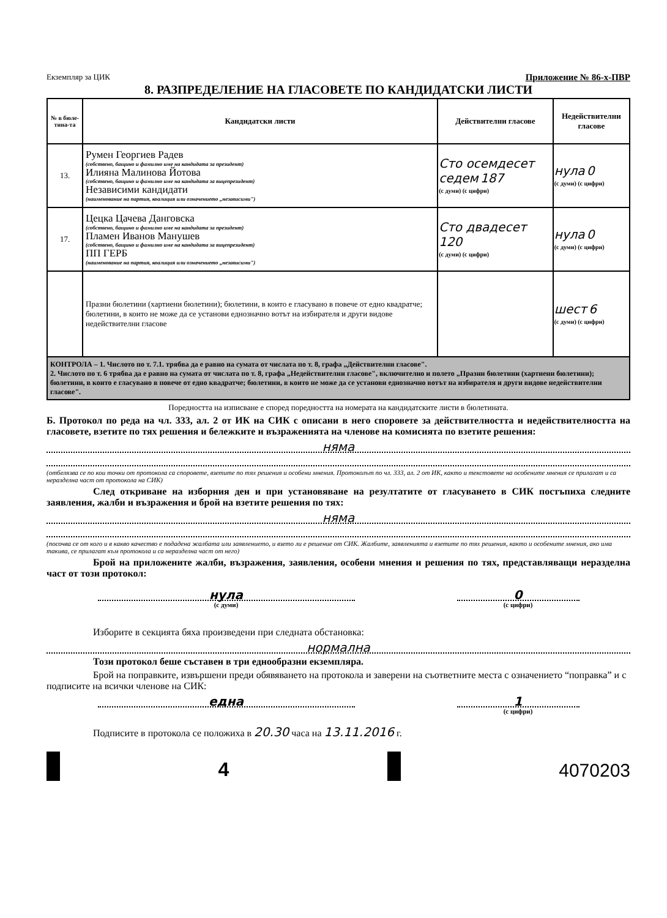Екземпляр за ЦИК Приложение № 86-х-ПВР
8. РАЗПРЕДЕЛЕНИЕ НА ГЛАСОВЕТЕ ПО КАНДИДАТСКИ ЛИСТИ
| № в бюле-тина-та | Кандидатски листи | Действителни гласове | Недействителни гласове |
| --- | --- | --- | --- |
| 13. | Румен Георгиев Радев (собствено, бащино и фамилно име на кандидата за президент) Илияна Малинова Йотова (собствено, бащино и фамилно име на кандидата за вицепрезидент) Независими кандидати (наименование на партия, коалиция или означението „независими") | Сто осемдесет седем 187 (с думи) (с цифри) | нула 0 (с думи) (с цифри) |
| 17. | Цецка Цачева Данговска (собствено, бащино и фамилно име на кандидата за президент) Пламен Иванов Манушев (собствено, бащино и фамилно име на кандидата за вицепрезидент) ПП ГЕРБ (наименование на партия, коалиция или означението „независими") | Сто двадесет 120 (с думи) (с цифри) | нула 0 (с думи) (с цифри) |
| | Празни бюлетини (хартиени бюлетини); бюлетини, в които е гласувано в повече от едно квадратче; бюлетини, в които не може да се установи еднозначно вотът на избирателя и други видове недействителни гласове | | шест 6 (с думи) (с цифри) |
| КОНТРОЛА – 1. Числото по т. 7.1. трябва да е равно на сумата от числата по т. 8, графа „Действителни гласове". 2. Числото по т. 6 трябва да е равно на сумата от числата по т. 8, графа „Недействителни гласове", включително и полето „Празни бюлетини (хартиени бюлетини); бюлетини, в които е гласувано в повече от едно квадратче; бюлетини, в които не може да се установи еднозначно вотът на избирателя и други видове недействителни гласове". | | | |
Поредността на изписване е според поредността на номерата на кандидатските листи в бюлетината.
Б. Протокол по реда на чл. 333, ал. 2 от ИК на СИК с описани в него споровете за действителността и недействителността на гласовете, взетите по тях решения и бележките и възраженията на членове на комисията по взетите решения:
няма
(отбелязва се по кои точки от протокола са споровете, взетите по тях решения и особени мнения. Протоколът по чл. 333, ал. 2 от ИК, както и текстовете на особените мнения се прилагат и са неразделна част от протокола на СИК)
След откриване на изборния ден и при установяване на резултатите от гласуването в СИК постъпиха следните заявления, жалби и възражения и брой на взетите решения по тях:
няма
(посочва се от кого и в какво качество е подадена жалбата или заявлението, и взето ли е решение от СИК. Жалбите, заявленията и взетите по тях решения, както и особените мнения, ако има такива, се прилагат към протокола и са неразделна част от него)
Брой на приложените жалби, възражения, заявления, особени мнения и решения по тях, представляващи неразделна част от този протокол:
нула
(с думи)
0
(с цифри)
Изборите в секцията бяха произведени при следната обстановка:
нормална
Този протокол беше съставен в три еднообразни екземпляра.
Брой на поправките, извършени преди обявяването на протокола и заверени на съответните места с означението “поправка” и с подписите на всички членове на СИК:
една 1
(с цифри)
Подписите в протокола се положиха в 20.30 часа на 13.11.2016 г.
4
4070203